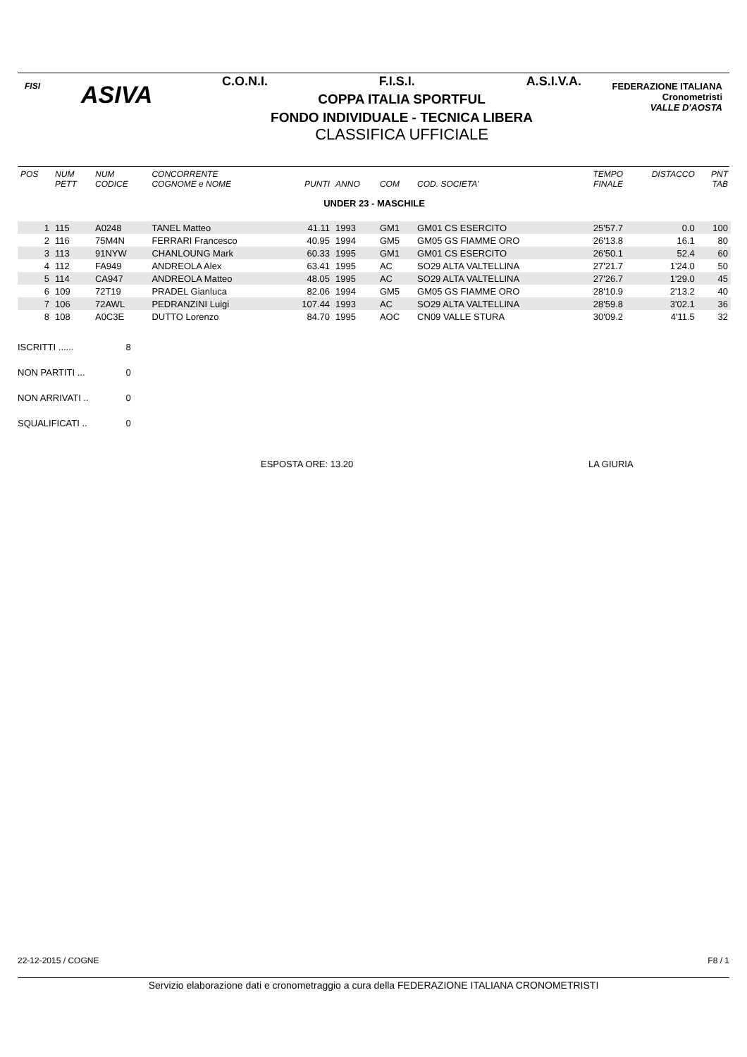FISI ASIVA
C.O.N.I. F.I.S.I. A.S.I.V.A.
COPPA ITALIA SPORTFUL
FONDO INDIVIDUALE - TECNICA LIBERA
CLASSIFICA UFFICIALE
FEDERAZIONE ITALIANA
Cronometristi
VALLE D'AOSTA
| POS | NUM PETT | NUM CODICE | CONCORRENTE COGNOME e NOME | PUNTI | ANNO | COM | COD. SOCIETA' | TEMPO FINALE | DISTACCO | PNT TAB |
| --- | --- | --- | --- | --- | --- | --- | --- | --- | --- | --- |
| UNDER 23 - MASCHILE | | | | | | | | | | |
| 1 | 115 | A0248 | TANEL Matteo | 41.11 | 1993 | GM1 | GM01 CS ESERCITO | 25'57.7 | 0.0 | 100 |
| 2 | 116 | 75M4N | FERRARI Francesco | 40.95 | 1994 | GM5 | GM05 GS FIAMME ORO | 26'13.8 | 16.1 | 80 |
| 3 | 113 | 91NYW | CHANLOUNG Mark | 60.33 | 1995 | GM1 | GM01 CS ESERCITO | 26'50.1 | 52.4 | 60 |
| 4 | 112 | FA949 | ANDREOLA Alex | 63.41 | 1995 | AC | SO29 ALTA VALTELLINA | 27'21.7 | 1'24.0 | 50 |
| 5 | 114 | CA947 | ANDREOLA Matteo | 48.05 | 1995 | AC | SO29 ALTA VALTELLINA | 27'26.7 | 1'29.0 | 45 |
| 6 | 109 | 72T19 | PRADEL Gianluca | 82.06 | 1994 | GM5 | GM05 GS FIAMME ORO | 28'10.9 | 2'13.2 | 40 |
| 7 | 106 | 72AWL | PEDRANZINI Luigi | 107.44 | 1993 | AC | SO29 ALTA VALTELLINA | 28'59.8 | 3'02.1 | 36 |
| 8 | 108 | A0C3E | DUTTO Lorenzo | 84.70 | 1995 | AOC | CN09 VALLE STURA | 30'09.2 | 4'11.5 | 32 |
ISCRITTI ...... 8
NON PARTITI ... 0
NON ARRIVATI .. 0
SQUALIFICATI .. 0
ESPOSTA ORE: 13.20 LA GIURIA
22-12-2015 / COGNE F8 / 1
Servizio elaborazione dati e cronometraggio a cura della FEDERAZIONE ITALIANA CRONOMETRISTI